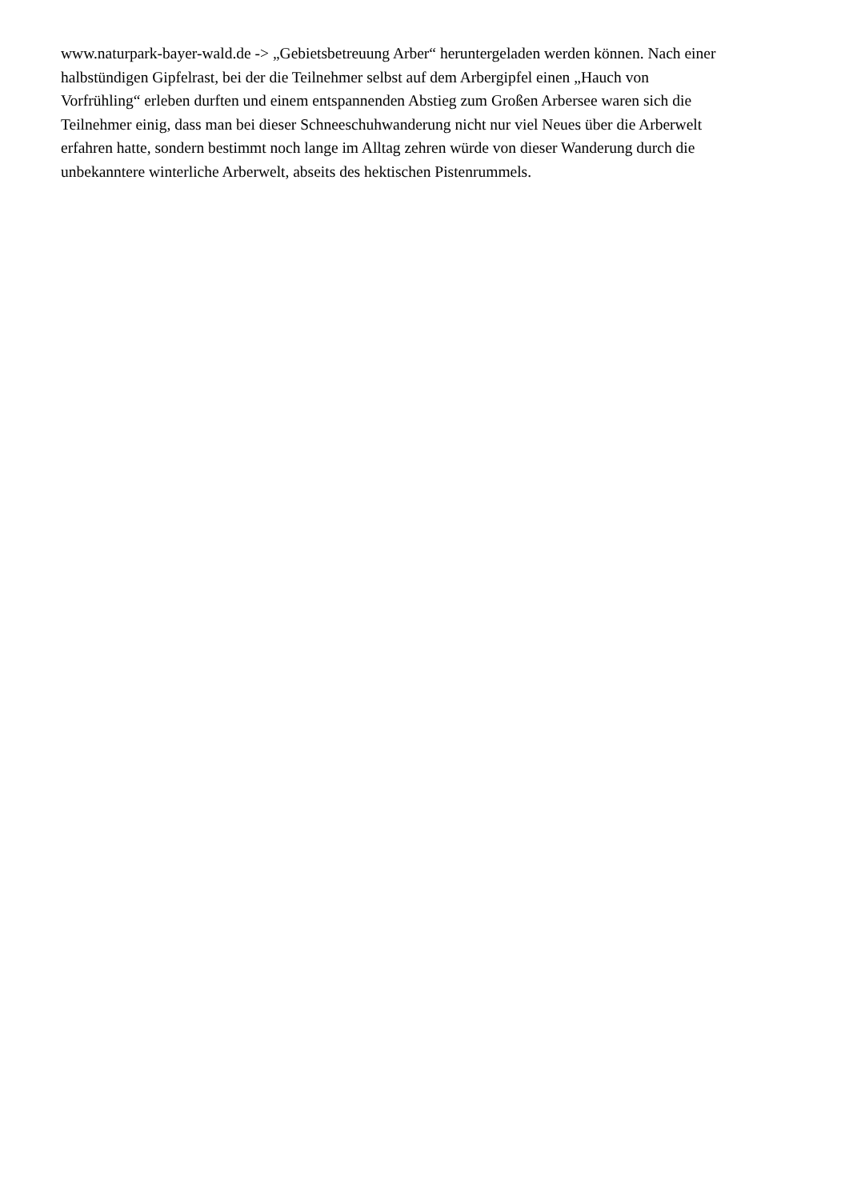www.naturpark-bayer-wald.de -> „Gebietsbetreuung Arber“ heruntergeladen werden können. Nach einer
halbstündigen Gipfelrast, bei der die Teilnehmer selbst auf dem Arbergipfel einen „Hauch von
Vorfrühling“ erleben durften und einem entspannenden Abstieg zum Großen Arbersee waren sich die
Teilnehmer einig, dass man bei dieser Schneeschuhwanderung nicht nur viel Neues über die Arberwelt
erfahren hatte, sondern bestimmt noch lange im Alltag zehren würde von dieser Wanderung durch die
unbekanntere winterliche Arberwelt, abseits des hektischen Pistenrummels.